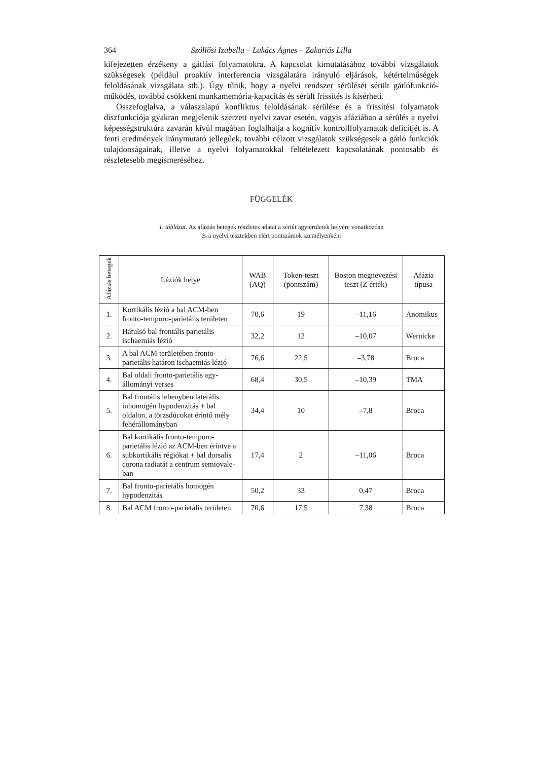364 Szöllősi Izabella – Lukács Ágnes – Zakariás Lilla
kifejezetten érzékeny a gátlási folyamatokra. A kapcsolat kimutatásához további vizsgálatok szükségesek (például proaktív interferencia vizsgálatára irányuló eljárások, kétértelműségek feloldásának vizsgálata stb.). Úgy tűnik, hogy a nyelvi rendszer sérülését sérült gátlófunkció-működés, továbbá csökkent munkamemória-kapacitás és sérült frissítés is kísérheti.
Összefoglalva, a válaszalapú konfliktus feloldásának sérülése és a frissítési folyamatok diszfunkciója gyakran megjelenik szerzett nyelvi zavar esetén, vagyis afáziában a sérülés a nyelvi képességstruktúra zavarán kívül magában foglalhatja a kognitív kontrollfolyamatok deficitjét is. A fenti eredmények iránymutató jellegűek, további célzott vizsgálatok szükségesek a gátló funkciók tulajdonságainak, illetve a nyelvi folyamatokkal feltételezett kapcsolatának pontosabb és részletesebb megismeréséhez.
FÜGGELÉK
1. táblázat. Az afáziás betegek részletes adatai a sérült agyterületek helyére vonatkozóan
és a nyelvi tesztekben elért pontszámok személyenként
| Afáziás betegek | Léziók helye | WAB (AQ) | Token-teszt (pontszám) | Boston megnevezési teszt (Z érték) | Afázia típusa |
| --- | --- | --- | --- | --- | --- |
| 1. | Kortikális lézió a bal ACM-ben fronto-temporo-parietális területen | 70,6 | 19 | –11,16 | Anomikus |
| 2. | Hátulsó bal frontális parietális ischaemiás lézió | 32,2 | 12 | –10,07 | Wernicke |
| 3. | A bal ACM területében fronto-parietális határon ischaemiás lézió | 76,6 | 22,5 | –3,78 | Broca |
| 4. | Bal oldali fronto-parietális agy-állományi verses | 68,4 | 30,5 | –10,39 | TMA |
| 5. | Bal frontális lebenyben laterális inhomogén hypodenzitás + bal oldalon, a törzsdúcokat érintő mély fehérállományban | 34,4 | 10 | –7,8 | Broca |
| 6. | Bal kortikális fronto-temporo-parietális lézió az ACM-ben érintve a subkortikális régiókat + bal dorsalis corona radiatát a centrum semiovale-ban | 17,4 | 2 | –11,06 | Broca |
| 7. | Bal fronto-parietális homogén hypodenzitás | 50,2 | 33 | 0,47 | Broca |
| 8. | Bal ACM fronto-parietális területen | 70,6 | 17,5 | 7,38 | Broca |